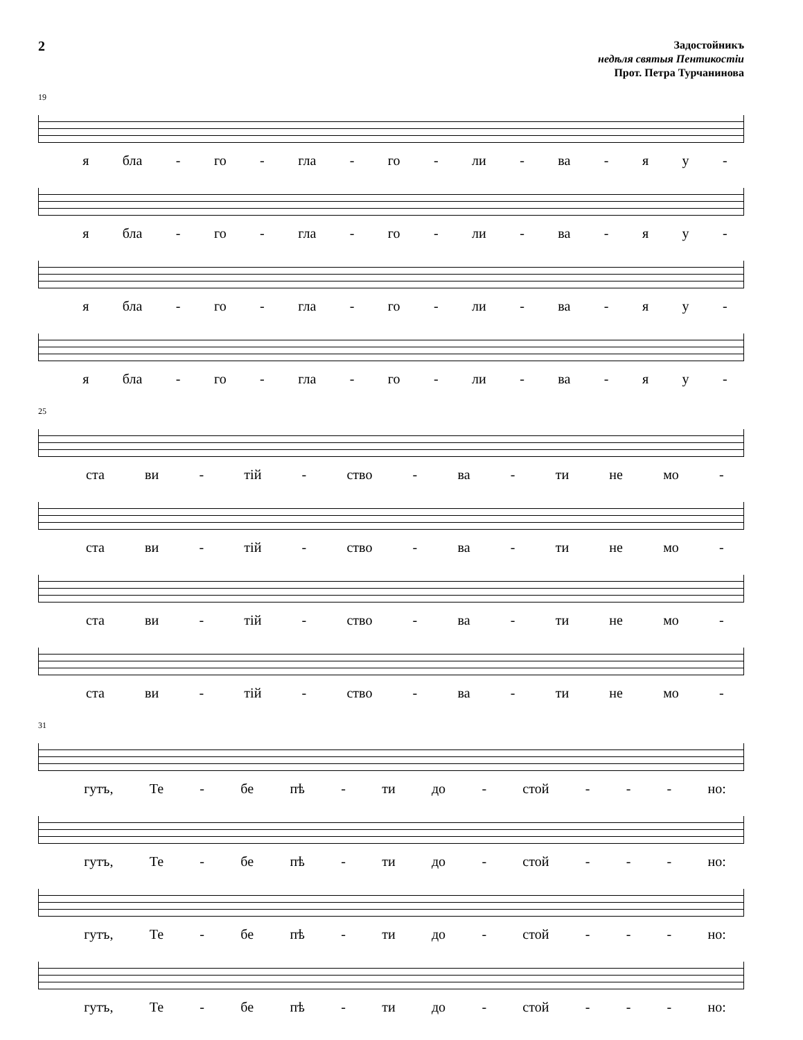2
Задостойникъ
недѣля святыя Пентикостіи
Прот. Петра Турчанинова
19
я бла - го - гла - го - ли - ва - яу -
я бла - го - гла - го - ли - ва - яу -
я бла - го - гла - го - ли - ва - яу -
я бла - го - гла - го - ли - ва - яу -
25
ста ви - тій - ство - ва - ти не мо -
ста ви - тій - ство - ва - ти не мо -
ста ви - тій - ство - ва - ти не мо -
ста ви - тій - ство - ва - ти не мо -
31
гутъ, Те - бе пѣ - ти до - стой - - - но:
гутъ, Те - бе пѣ - ти до - стой - - - но:
гутъ, Те - бе пѣ - ти до - стой - - - но:
гутъ, Те - бе пѣ - ти до - стой - - - но: